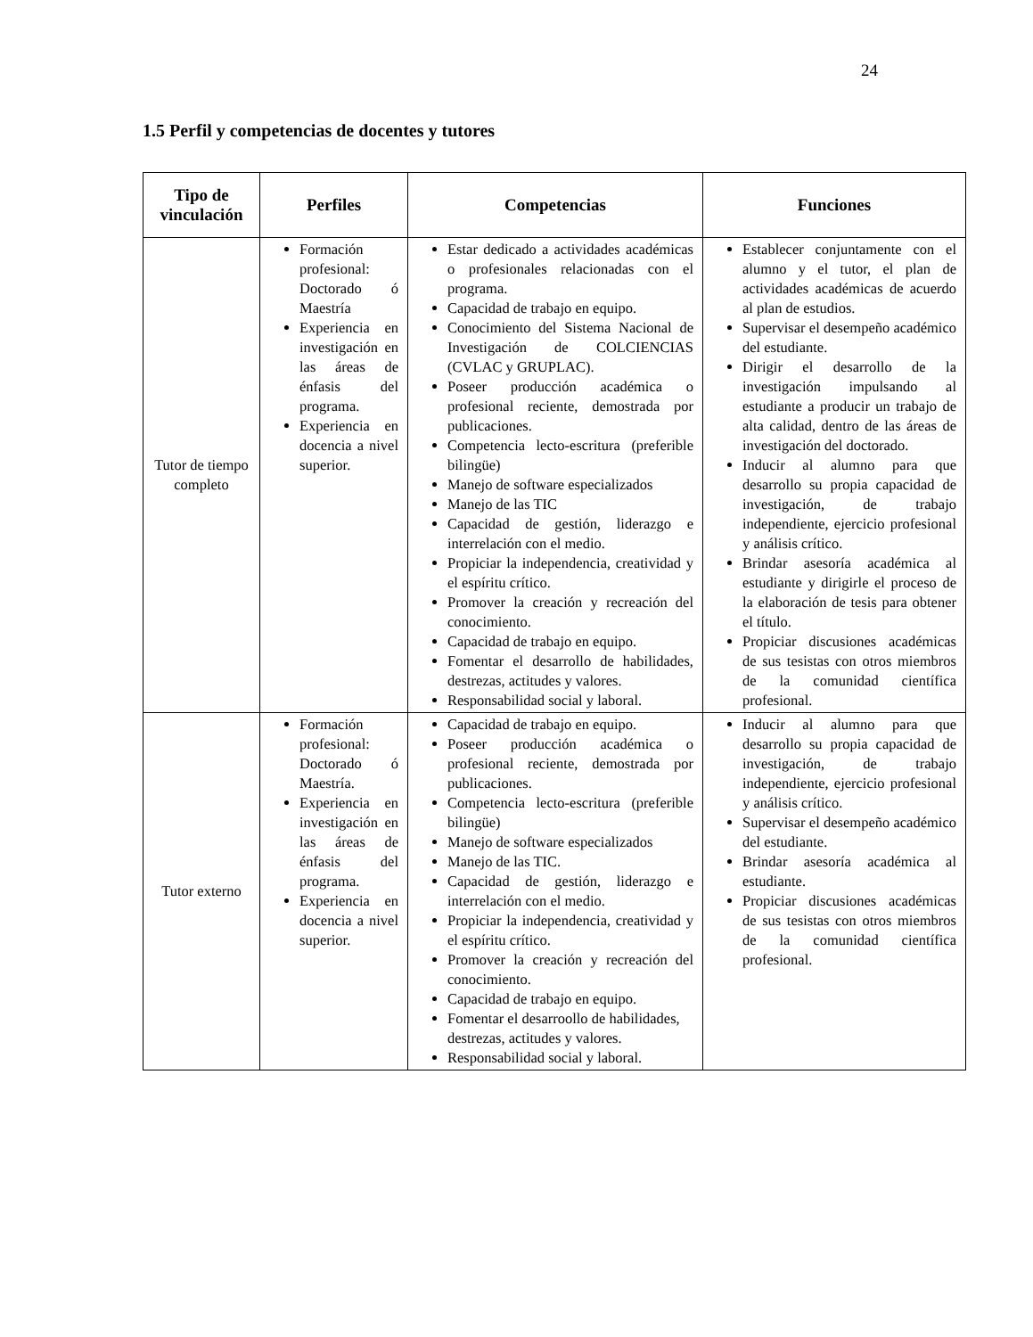24
1.5 Perfil y competencias de docentes y tutores
| Tipo de vinculación | Perfiles | Competencias | Funciones |
| --- | --- | --- | --- |
| Tutor de tiempo completo | Formación profesional: Doctorado ó Maestría Experiencia en investigación en las áreas de énfasis del programa. Experiencia en docencia a nivel superior. | Estar dedicado a actividades académicas o profesionales relacionadas con el programa. Capacidad de trabajo en equipo. Conocimiento del Sistema Nacional de Investigación de COLCIENCIAS (CVLAC y GRUPLAC). Poseer producción académica o profesional reciente, demostrada por publicaciones. Competencia lecto-escritura (preferible bilingüe) Manejo de software especializados Manejo de las TIC Capacidad de gestión, liderazgo e interrelación con el medio. Propiciar la independencia, creatividad y el espíritu crítico. Promover la creación y recreación del conocimiento. Capacidad de trabajo en equipo. Fomentar el desarrollo de habilidades, destrezas, actitudes y valores. Responsabilidad social y laboral. | Establecer conjuntamente con el alumno y el tutor, el plan de actividades académicas de acuerdo al plan de estudios. Supervisar el desempeño académico del estudiante. Dirigir el desarrollo de la investigación impulsando al estudiante a producir un trabajo de alta calidad, dentro de las áreas de investigación del doctorado. Inducir al alumno para que desarrollo su propia capacidad de investigación, de trabajo independiente, ejercicio profesional y análisis crítico. Brindar asesoría académica al estudiante y dirigirle el proceso de la elaboración de tesis para obtener el título. Propiciar discusiones académicas de sus tesistas con otros miembros de la comunidad científica profesional. |
| Tutor externo | Formación profesional: Doctorado ó Maestría. Experiencia en investigación en las áreas de énfasis del programa. Experiencia en docencia a nivel superior. | Capacidad de trabajo en equipo. Poseer producción académica o profesional reciente, demostrada por publicaciones. Competencia lecto-escritura (preferible bilingüe) Manejo de software especializados Manejo de las TIC. Capacidad de gestión, liderazgo e interrelación con el medio. Propiciar la independencia, creatividad y el espíritu crítico. Promover la creación y recreación del conocimiento. Capacidad de trabajo en equipo. Fomentar el desarroollo de habilidades, destrezas, actitudes y valores. Responsabilidad social y laboral. | Inducir al alumno para que desarrollo su propia capacidad de investigación, de trabajo independiente, ejercicio profesional y análisis crítico. Supervisar el desempeño académico del estudiante. Brindar asesoría académica al estudiante. Propiciar discusiones académicas de sus tesistas con otros miembros de la comunidad científica profesional. |